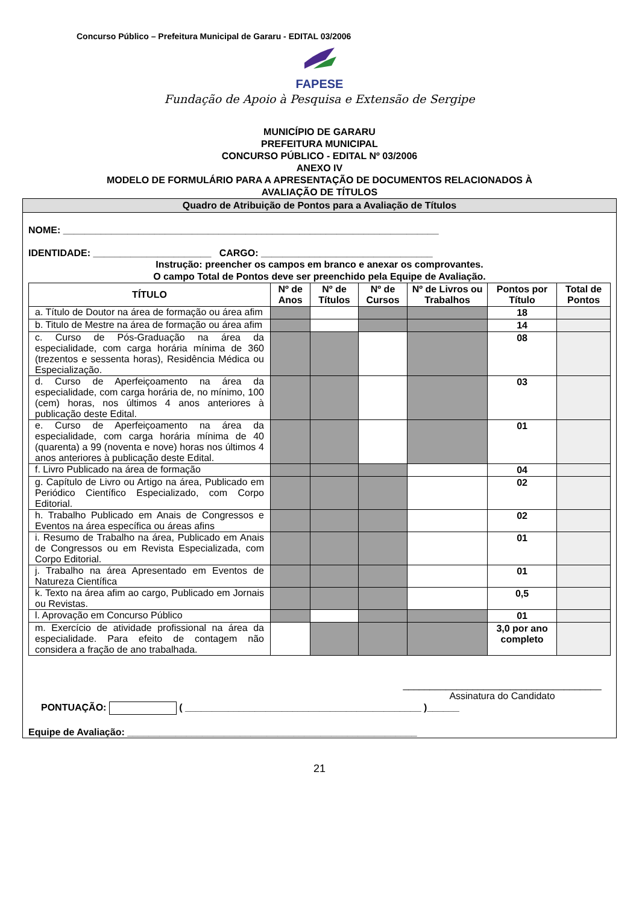Concurso Público – Prefeitura Municipal de Gararu - EDITAL 03/2006
FAPESE
Fundação de Apoio à Pesquisa e Extensão de Sergipe
MUNICÍPIO DE GARARU
PREFEITURA MUNICIPAL
CONCURSO PÚBLICO - EDITAL Nº 03/2006
ANEXO IV
MODELO DE FORMULÁRIO PARA A APRESENTAÇÃO DE DOCUMENTOS RELACIONADOS À
AVALIAÇÃO DE TÍTULOS
Quadro de Atribuição de Pontos para a Avaliação de Títulos
NOME: ______________________________________________________________________
IDENTIDADE: ______________________ CARGO: ________________________________
Instrução: preencher os campos em branco e anexar os comprovantes.
O campo Total de Pontos deve ser preenchido pela Equipe de Avaliação.
| TÍTULO | Nº de Anos | Nº de Títulos | Nº de Cursos | Nº de Livros ou Trabalhos | Pontos por Título | Total de Pontos |
| --- | --- | --- | --- | --- | --- | --- |
| a. Título de Doutor na área de formação ou área afim | | | | | 18 | |
| b. Titulo de Mestre na área de formação ou área afim | | | | | 14 | |
| c. Curso de Pós-Graduação na área da especialidade, com carga horária mínima de 360 (trezentos e sessenta horas), Residência Médica ou Especialização. | | | | | 08 | |
| d. Curso de Aperfeiçoamento na área da especialidade, com carga horária de, no mínimo, 100 (cem) horas, nos últimos 4 anos anteriores à publicação deste Edital. | | | | | 03 | |
| e. Curso de Aperfeiçoamento na área da especialidade, com carga horária mínima de 40 (quarenta) a 99 (noventa e nove) horas nos últimos 4 anos anteriores à publicação deste Edital. | | | | | 01 | |
| f. Livro Publicado na área de formação | | | | | 04 | |
| g. Capítulo de Livro ou Artigo na área, Publicado em Periódico Científico Especializado, com Corpo Editorial. | | | | | 02 | |
| h. Trabalho Publicado em Anais de Congressos e Eventos na área específica ou áreas afins | | | | | 02 | |
| i. Resumo de Trabalho na área, Publicado em Anais de Congressos ou em Revista Especializada, com Corpo Editorial. | | | | | 01 | |
| j. Trabalho na área Apresentado em Eventos de Natureza Científica | | | | | 01 | |
| k. Texto na área afim ao cargo, Publicado em Jornais ou Revistas. | | | | | 0,5 | |
| l. Aprovação em Concurso Público | | | | | 01 | |
| m. Exercício de atividade profissional na área da especialidade. Para efeito de contagem não considera a fração de ano trabalhada. | | | | | 3,0 por ano completo | |
_____________________________________
Assinatura do Candidato
PONTUAÇÃO: ( ____________________________________________ )______
Equipe de Avaliação: ______________________________________________________
21